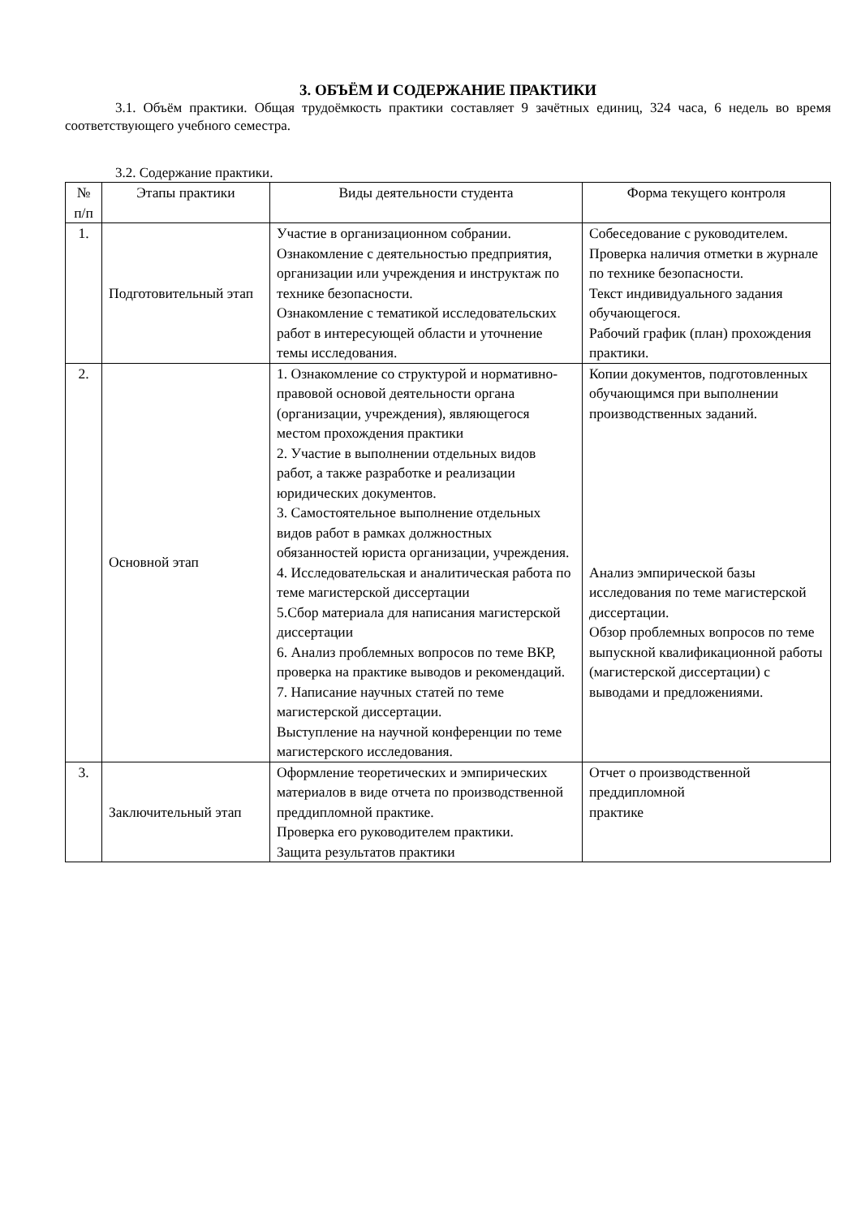3. ОБЪЁМ И СОДЕРЖАНИЕ ПРАКТИКИ
3.1. Объём практики. Общая трудоёмкость практики составляет 9 зачётных единиц, 324 часа, 6 недель во время соответствующего учебного семестра.
3.2. Содержание практики.
| № п/п | Этапы практики | Виды деятельности студента | Форма текущего контроля |
| --- | --- | --- | --- |
| 1. | Подготовительный этап | Участие в организационном собрании. Ознакомление с деятельностью предприятия, организации или учреждения и инструктаж по технике безопасности. Ознакомление с тематикой исследовательских работ в интересующей области и уточнение темы исследования. | Собеседование с руководителем. Проверка наличия отметки в журнале по технике безопасности. Текст индивидуального задания обучающегося. Рабочий график (план) прохождения практики. |
| 2. | Основной этап | 1. Ознакомление со структурой и нормативно-правовой основой деятельности органа (организации, учреждения), являющегося местом прохождения практики 2. Участие в выполнении отдельных видов работ, а также разработке и реализации юридических документов. 3. Самостоятельное выполнение отдельных видов работ в рамках должностных обязанностей юриста организации, учреждения. 4. Исследовательская и аналитическая работа по теме магистерской диссертации 5.Сбор материала для написания магистерской диссертации 6. Анализ проблемных вопросов по теме ВКР, проверка на практике выводов и рекомендаций. 7. Написание научных статей по теме магистерской диссертации. Выступление на научной конференции по теме магистерского исследования. | Копии документов, подготовленных обучающимся при выполнении производственных заданий. Анализ эмпирической базы исследования по теме магистерской диссертации. Обзор проблемных вопросов по теме выпускной квалификационной работы (магистерской диссертации) с выводами и предложениями. |
| 3. | Заключительный этап | Оформление теоретических и эмпирических материалов в виде отчета по производственной преддипломной практике. Проверка его руководителем практики. Защита результатов практики | Отчет о производственной преддипломной практике |